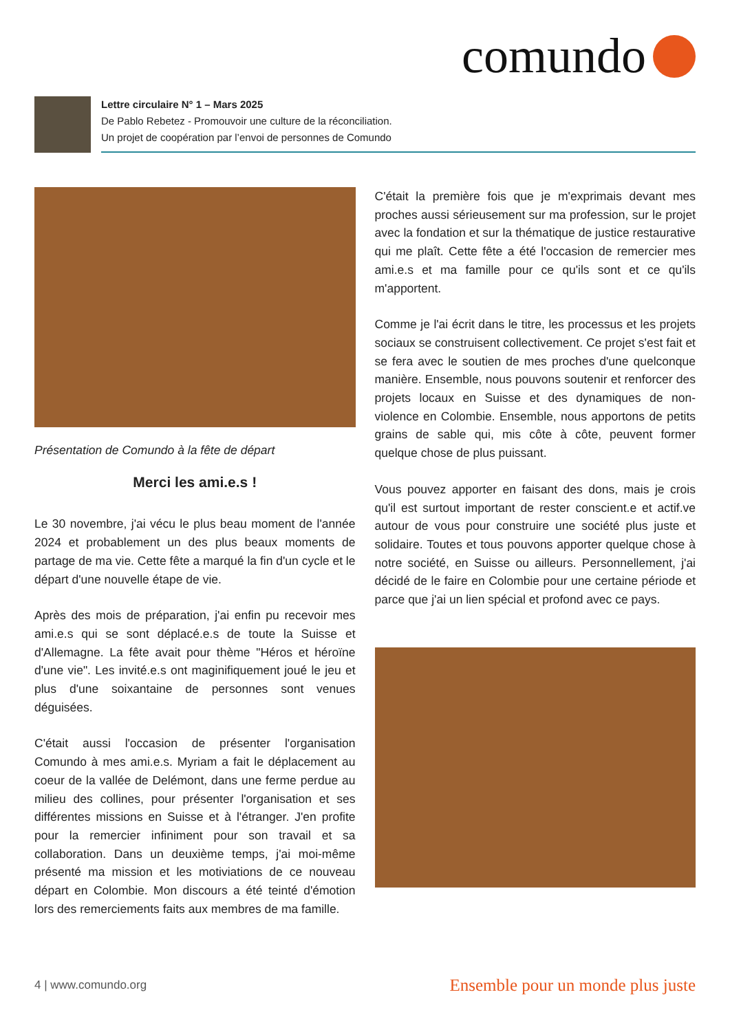comundo
Lettre circulaire N° 1 – Mars 2025
De Pablo Rebetez - Promouvoir une culture de la réconciliation.
Un projet de coopération par l’envoi de personnes de Comundo
Présentation de Comundo à la fête de départ
Merci les ami.e.s !
Le 30 novembre, j'ai vécu le plus beau moment de l'année 2024 et probablement un des plus beaux moments de partage de ma vie. Cette fête a marqué la fin d'un cycle et le départ d'une nouvelle étape de vie.
Après des mois de préparation, j'ai enfin pu recevoir mes ami.e.s qui se sont déplacé.e.s de toute la Suisse et d'Allemagne. La fête avait pour thème "Héros et héroïne d'une vie". Les invité.e.s ont maginifiquement joué le jeu et plus d'une soixantaine de personnes sont venues déguisées.
C'était aussi l'occasion de présenter l'organisation Comundo à mes ami.e.s. Myriam a fait le déplacement au coeur de la vallée de Delémont, dans une ferme perdue au milieu des collines, pour présenter l'organisation et ses différentes missions en Suisse et à l'étranger. J'en profite pour la remercier infiniment pour son travail et sa collaboration. Dans un deuxième temps, j'ai moi-même présenté ma mission et les motiviations de ce nouveau départ en Colombie. Mon discours a été teinté d'émotion lors des remerciements faits aux membres de ma famille.
C'était la première fois que je m'exprimais devant mes proches aussi sérieusement sur ma profession, sur le projet avec la fondation et sur la thématique de justice restaurative qui me plaît. Cette fête a été l'occasion de remercier mes ami.e.s et ma famille pour ce qu'ils sont et ce qu'ils m'apportent.
Comme je l'ai écrit dans le titre, les processus et les projets sociaux se construisent collectivement. Ce projet s'est fait et se fera avec le soutien de mes proches d'une quelconque manière. Ensemble, nous pouvons soutenir et renforcer des projets locaux en Suisse et des dynamiques de non-violence en Colombie. Ensemble, nous apportons de petits grains de sable qui, mis côte à côte, peuvent former quelque chose de plus puissant.
Vous pouvez apporter en faisant des dons, mais je crois qu'il est surtout important de rester conscient.e et actif.ve autour de vous pour construire une société plus juste et solidaire. Toutes et tous pouvons apporter quelque chose à notre société, en Suisse ou ailleurs. Personnellement, j'ai décidé de le faire en Colombie pour une certaine période et parce que j'ai un lien spécial et profond avec ce pays.
4 | www.comundo.org Ensemble pour un monde plus juste